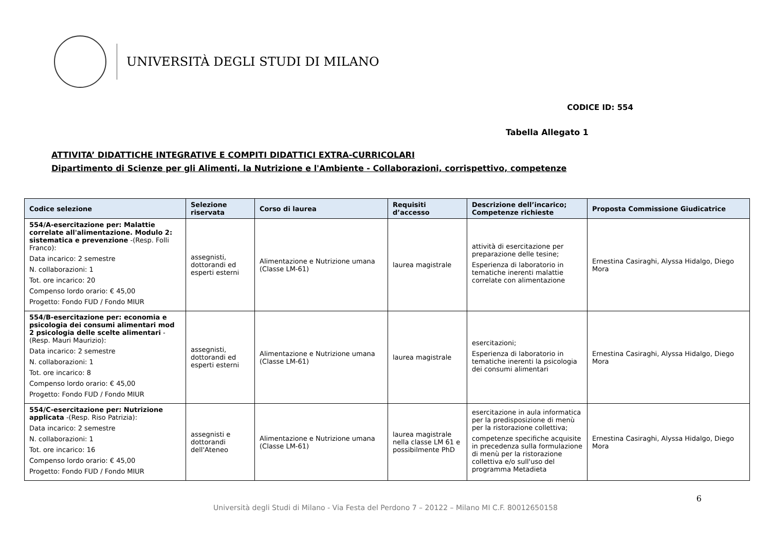UNIVERSITÀ DEGLI STUDI DI MILANO
CODICE ID: 554
Tabella Allegato 1
ATTIVITA’ DIDATTICHE INTEGRATIVE E COMPITI DIDATTICI EXTRA-CURRICOLARI
Dipartimento di Scienze per gli Alimenti, la Nutrizione e l'Ambiente - Collaborazioni, corrispettivo, competenze
| Codice selezione | Selezione riservata | Corso di laurea | Requisiti d’accesso | Descrizione dell’incarico; Competenze richieste | Proposta Commissione Giudicatrice |
| --- | --- | --- | --- | --- | --- |
| 554/A-esercitazione per: Malattie correlate all'alimentazione. Modulo 2: sistematica e prevenzione -(Resp. Folli Franco): Data incarico: 2 semestre N. collaborazioni: 1 Tot. ore incarico: 20 Compenso lordo orario: € 45,00 Progetto: Fondo FUD / Fondo MIUR | assegnisti, dottorandi ed esperti esterni | Alimentazione e Nutrizione umana (Classe LM-61) | laurea magistrale | attività di esercitazione per preparazione delle tesine; Esperienza di laboratorio in tematiche inerenti malattie correlate con alimentazione | Ernestina Casiraghi, Alyssa Hidalgo, Diego Mora |
| 554/B-esercitazione per: economia e psicologia dei consumi alimentari mod 2 psicologia delle scelte alimentari -(Resp. Mauri Maurizio): Data incarico: 2 semestre N. collaborazioni: 1 Tot. ore incarico: 8 Compenso lordo orario: € 45,00 Progetto: Fondo FUD / Fondo MIUR | assegnisti, dottorandi ed esperti esterni | Alimentazione e Nutrizione umana (Classe LM-61) | laurea magistrale | esercitazioni; Esperienza di laboratorio in tematiche inerenti la psicologia dei consumi alimentari | Ernestina Casiraghi, Alyssa Hidalgo, Diego Mora |
| 554/C-esercitazione per: Nutrizione applicata -(Resp. Riso Patrizia): Data incarico: 2 semestre N. collaborazioni: 1 Tot. ore incarico: 16 Compenso lordo orario: € 45,00 Progetto: Fondo FUD / Fondo MIUR | assegnisti e dottorandi dell'Ateneo | Alimentazione e Nutrizione umana (Classe LM-61) | laurea magistrale nella classe LM 61 e possibilmente PhD | esercitazione in aula informatica per la predisposizione di menù per la ristorazione collettiva; competenze specifiche acquisite in precedenza sulla formulazione di menù per la ristorazione collettiva e/o sull'uso del programma Metadieta | Ernestina Casiraghi, Alyssa Hidalgo, Diego Mora |
6
Università degli Studi di Milano - Via Festa del Perdono 7 – 20122 – Milano MI C.F. 80012650158